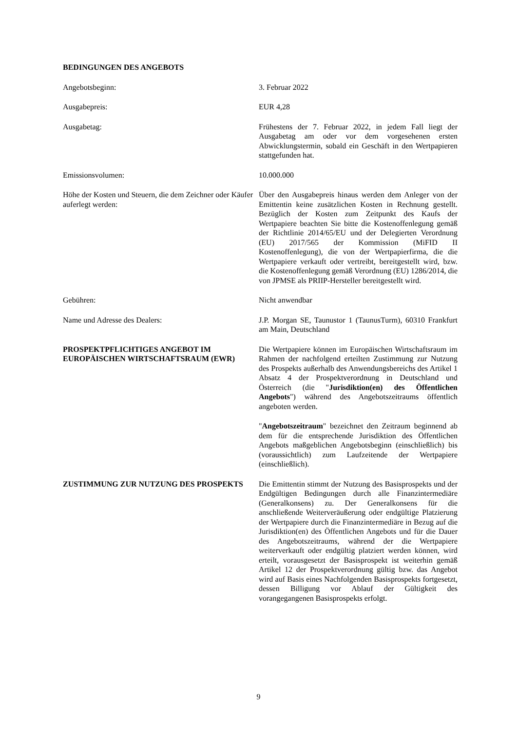BEDINGUNGEN DES ANGEBOTS
Angebotsbeginn: 3. Februar 2022
Ausgabepreis: EUR 4,28
Ausgabetag: Frühestens der 7. Februar 2022, in jedem Fall liegt der Ausgabetag am oder vor dem vorgesehenen ersten Abwicklungstermin, sobald ein Geschäft in den Wertpapieren stattgefunden hat.
Emissionsvolumen: 10.000.000
Höhe der Kosten und Steuern, die dem Zeichner oder Käufer auferlegt werden:
Über den Ausgabepreis hinaus werden dem Anleger von der Emittentin keine zusätzlichen Kosten in Rechnung gestellt. Bezüglich der Kosten zum Zeitpunkt des Kaufs der Wertpapiere beachten Sie bitte die Kostenoffenlegung gemäß der Richtlinie 2014/65/EU und der Delegierten Verordnung (EU) 2017/565 der Kommission (MiFID II Kostenoffenlegung), die von der Wertpapierfirma, die die Wertpapiere verkauft oder vertreibt, bereitgestellt wird, bzw. die Kostenoffenlegung gemäß Verordnung (EU) 1286/2014, die von JPMSE als PRIIP-Hersteller bereitgestellt wird.
Gebühren: Nicht anwendbar
Name und Adresse des Dealers: J.P. Morgan SE, Taunustor 1 (TaunusTurm), 60310 Frankfurt am Main, Deutschland
PROSPEKTPFLICHTIGES ANGEBOT IM EUROPÄISCHEN WIRTSCHAFTSRAUM (EWR)
Die Wertpapiere können im Europäischen Wirtschaftsraum im Rahmen der nachfolgend erteilten Zustimmung zur Nutzung des Prospekts außerhalb des Anwendungsbereichs des Artikel 1 Absatz 4 der Prospektverordnung in Deutschland und Österreich (die "Jurisdiktion(en) des Öffentlichen Angebots") während des Angebotszeitraums öffentlich angeboten werden.
"Angebotszeitraum" bezeichnet den Zeitraum beginnend ab dem für die entsprechende Jurisdiktion des Öffentlichen Angebots maßgeblichen Angebotsbeginn (einschließlich) bis (voraussichtlich) zum Laufzeitende der Wertpapiere (einschließlich).
ZUSTIMMUNG ZUR NUTZUNG DES PROSPEKTS Die Emittentin stimmt der Nutzung des Basisprospekts und der Endgültigen Bedingungen durch alle Finanzintermediäre (Generalkonsens) zu. Der Generalkonsens für die anschließende Weiterveräußerung oder endgültige Platzierung der Wertpapiere durch die Finanzintermediäre in Bezug auf die Jurisdiktion(en) des Öffentlichen Angebots und für die Dauer des Angebotszeitraums, während der die Wertpapiere weiterverkauft oder endgültig platziert werden können, wird erteilt, vorausgesetzt der Basisprospekt ist weiterhin gemäß Artikel 12 der Prospektverordnung gültig bzw. das Angebot wird auf Basis eines Nachfolgenden Basisprospekts fortgesetzt, dessen Billigung vor Ablauf der Gültigkeit des vorangegangenen Basisprospekts erfolgt.
9